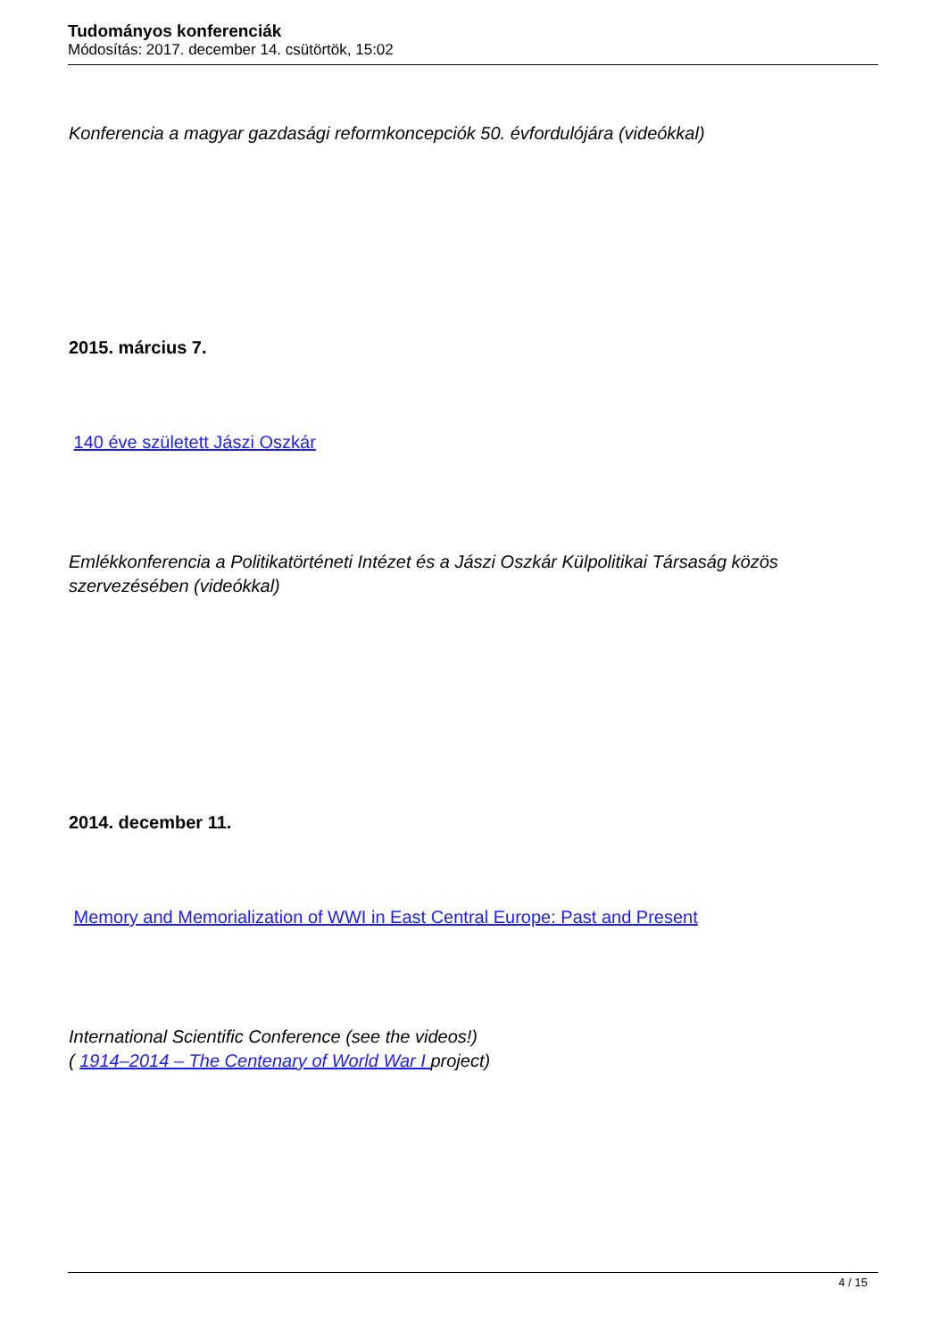Tudományos konferenciák
Módosítás: 2017. december 14. csütörtök, 15:02
Konferencia a magyar gazdasági reformkoncepciók 50. évfordulójára (videókkal)
2015. március 7.
140 éve született Jászi Oszkár
Emlékkonferencia a Politikatörténeti Intézet és a Jászi Oszkár Külpolitikai Társaság közös szervezésében (videókkal)
2014. december 11.
Memory and Memorialization of WWI in East Central Europe: Past and Present
International Scientific Conference (see the videos!)
( 1914–2014 – The Centenary of World War I project)
4 / 15